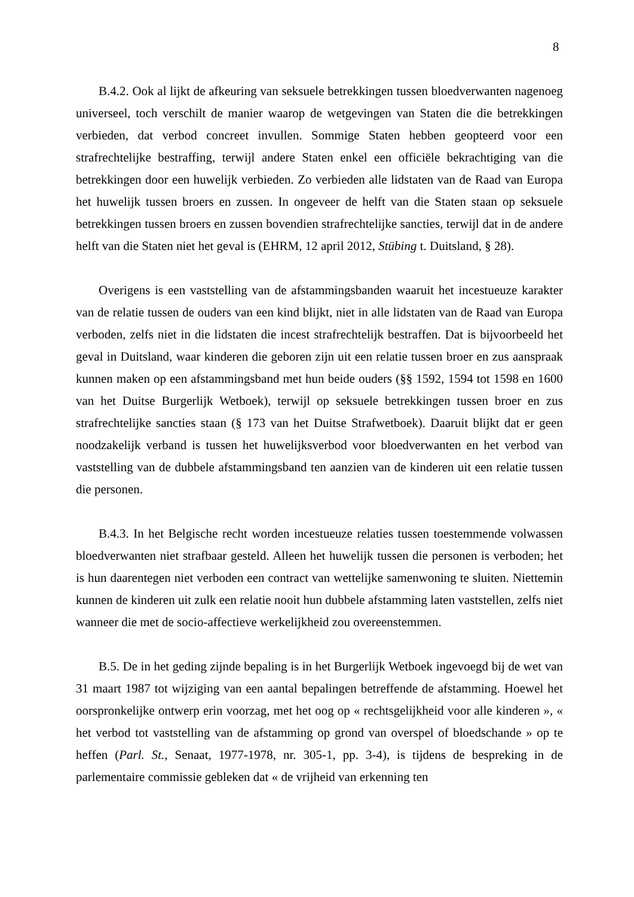8
B.4.2. Ook al lijkt de afkeuring van seksuele betrekkingen tussen bloedverwanten nagenoeg universeel, toch verschilt de manier waarop de wetgevingen van Staten die die betrekkingen verbieden, dat verbod concreet invullen. Sommige Staten hebben geopteerd voor een strafrechtelijke bestraffing, terwijl andere Staten enkel een officiële bekrachtiging van die betrekkingen door een huwelijk verbieden. Zo verbieden alle lidstaten van de Raad van Europa het huwelijk tussen broers en zussen. In ongeveer de helft van die Staten staan op seksuele betrekkingen tussen broers en zussen bovendien strafrechtelijke sancties, terwijl dat in de andere helft van die Staten niet het geval is (EHRM, 12 april 2012, Stübing t. Duitsland, § 28).
Overigens is een vaststelling van de afstammingsbanden waaruit het incestueuze karakter van de relatie tussen de ouders van een kind blijkt, niet in alle lidstaten van de Raad van Europa verboden, zelfs niet in die lidstaten die incest strafrechtelijk bestraffen. Dat is bijvoorbeeld het geval in Duitsland, waar kinderen die geboren zijn uit een relatie tussen broer en zus aanspraak kunnen maken op een afstammingsband met hun beide ouders (§§ 1592, 1594 tot 1598 en 1600 van het Duitse Burgerlijk Wetboek), terwijl op seksuele betrekkingen tussen broer en zus strafrechtelijke sancties staan (§ 173 van het Duitse Strafwetboek). Daaruit blijkt dat er geen noodzakelijk verband is tussen het huwelijksverbod voor bloedverwanten en het verbod van vaststelling van de dubbele afstammingsband ten aanzien van de kinderen uit een relatie tussen die personen.
B.4.3. In het Belgische recht worden incestueuze relaties tussen toestemmende volwassen bloedverwanten niet strafbaar gesteld. Alleen het huwelijk tussen die personen is verboden; het is hun daarentegen niet verboden een contract van wettelijke samenwoning te sluiten. Niettemin kunnen de kinderen uit zulk een relatie nooit hun dubbele afstamming laten vaststellen, zelfs niet wanneer die met de socio-affectieve werkelijkheid zou overeenstemmen.
B.5. De in het geding zijnde bepaling is in het Burgerlijk Wetboek ingevoegd bij de wet van 31 maart 1987 tot wijziging van een aantal bepalingen betreffende de afstamming. Hoewel het oorspronkelijke ontwerp erin voorzag, met het oog op « rechtsgelijkheid voor alle kinderen », « het verbod tot vaststelling van de afstamming op grond van overspel of bloedschande » op te heffen (Parl. St., Senaat, 1977-1978, nr. 305-1, pp. 3-4), is tijdens de bespreking in de parlementaire commissie gebleken dat « de vrijheid van erkenning ten